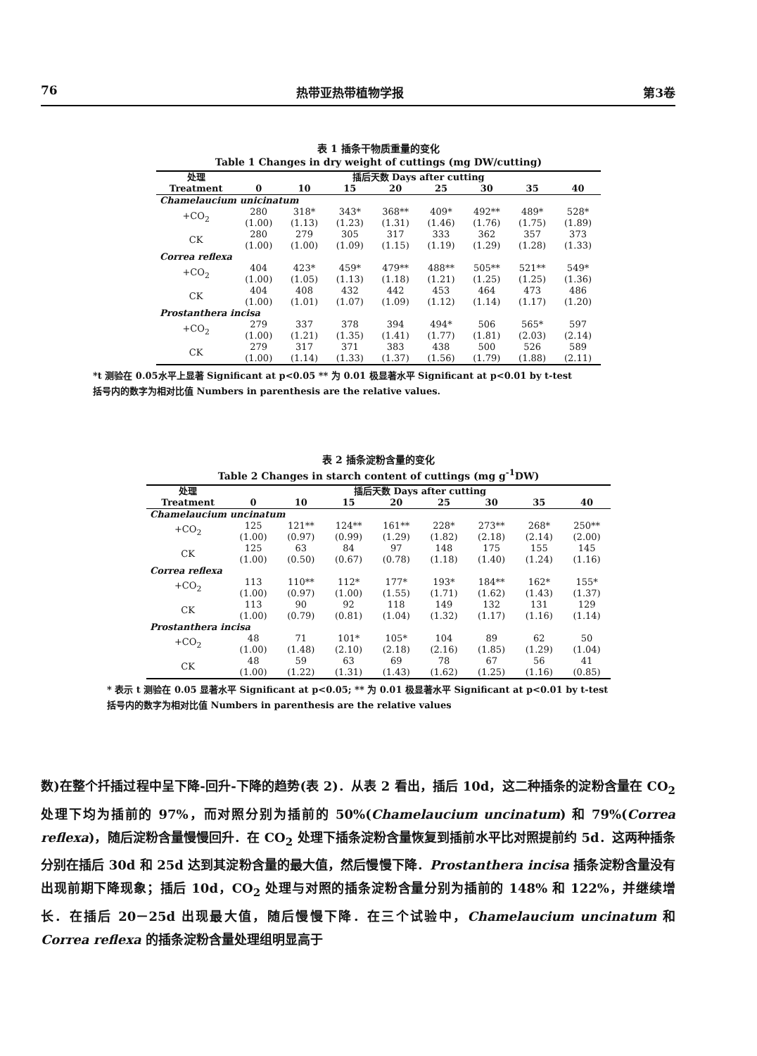76 热带亚热带植物学报 第3卷
表 1 插条干物质重量的变化
Table 1 Changes in dry weight of cuttings (mg DW/cutting)
| 处理 Treatment | 插后天数 Days after cutting | | | | | | | |
| --- | --- | --- | --- | --- | --- | --- | --- | --- |
| | 0 | 10 | 15 | 20 | 25 | 30 | 35 | 40 |
| Chamelaucium unicinatum | | | | | | | | |
| +CO<sub>2</sub> | 280 (1.00) | 318* (1.13) | 343* (1.23) | 368** (1.31) | 409* (1.46) | 492** (1.76) | 489* (1.75) | 528* (1.89) |
| CK | 280 (1.00) | 279 (1.00) | 305 (1.09) | 317 (1.15) | 333 (1.19) | 362 (1.29) | 357 (1.28) | 373 (1.33) |
| Correa reflexa | | | | | | | | |
| +CO<sub>2</sub> | 404 (1.00) | 423* (1.05) | 459* (1.13) | 479** (1.18) | 488** (1.21) | 505** (1.25) | 521** (1.25) | 549* (1.36) |
| CK | 404 (1.00) | 408 (1.01) | 432 (1.07) | 442 (1.09) | 453 (1.12) | 464 (1.14) | 473 (1.17) | 486 (1.20) |
| Prostanthera incisa | | | | | | | | |
| +CO<sub>2</sub> | 279 (1.00) | 337 (1.21) | 378 (1.35) | 394 (1.41) | 494* (1.77) | 506 (1.81) | 565* (2.03) | 597 (2.14) |
| CK | 279 (1.00) | 317 (1.14) | 371 (1.33) | 383 (1.37) | 438 (1.56) | 500 (1.79) | 526 (1.88) | 589 (2.11) |
*t 测验在 0.05水平上显著 Significant at p<0.05 ** 为 0.01 极显著水平 Significant at p<0.01 by t-test
括号内的数字为相对比值 Numbers in parenthesis are the relative values.
表 2 插条淀粉含量的变化
Table 2 Changes in starch content of cuttings (mg g<sup>-1</sup>DW)
| 处理 Treatment | 插后天数 Days after cutting | | | | | | | |
| --- | --- | --- | --- | --- | --- | --- | --- | --- |
| | 0 | 10 | 15 | 20 | 25 | 30 | 35 | 40 |
| Chamelaucium uncinatum | | | | | | | | |
| +CO<sub>2</sub> | 125 (1.00) | 121** (0.97) | 124** (0.99) | 161** (1.29) | 228* (1.82) | 273** (2.18) | 268* (2.14) | 250** (2.00) |
| CK | 125 (1.00) | 63 (0.50) | 84 (0.67) | 97 (0.78) | 148 (1.18) | 175 (1.40) | 155 (1.24) | 145 (1.16) |
| Correa reflexa | | | | | | | | |
| +CO<sub>2</sub> | 113 (1.00) | 110** (0.97) | 112* (1.00) | 177* (1.55) | 193* (1.71) | 184** (1.62) | 162* (1.43) | 155* (1.37) |
| CK | 113 (1.00) | 90 (0.79) | 92 (0.81) | 118 (1.04) | 149 (1.32) | 132 (1.17) | 131 (1.16) | 129 (1.14) |
| Prostanthera incisa | | | | | | | | |
| +CO<sub>2</sub> | 48 (1.00) | 71 (1.48) | 101* (2.10) | 105* (2.18) | 104 (2.16) | 89 (1.85) | 62 (1.29) | 50 (1.04) |
| CK | 48 (1.00) | 59 (1.22) | 63 (1.31) | 69 (1.43) | 78 (1.62) | 67 (1.25) | 56 (1.16) | 41 (0.85) |
* 表示 t 测验在 0.05 显著水平 Significant at p<0.05; ** 为 0.01 极显著水平 Significant at p<0.01 by t-test
括号内的数字为相对比值 Numbers in parenthesis are the relative values
数)在整个扦插过程中呈下降-回升-下降的趋势(表 2)．从表 2 看出，插后 10d，这二种插条的淀粉含量在 CO<sub>2</sub> 处理下均为插前的 97%，而对照分别为插前的 50%(Chamelaucium uncinatum) 和 79%(Correa reflexa)，随后淀粉含量慢慢回升．在 CO<sub>2</sub> 处理下插条淀粉含量恢复到插前水平比对照提前约 5d．这两种插条分别在插后 30d 和 25d 达到其淀粉含量的最大值，然后慢慢下降．Prostanthera incisa 插条淀粉含量没有出现前期下降现象；插后 10d，CO<sub>2</sub> 处理与对照的插条淀粉含量分别为插前的 148% 和 122%，并继续增长．在插后 20－25d 出现最大值，随后慢慢下降．在三个试验中，Chamelaucium uncinatum 和 Correa reflexa 的插条淀粉含量处理组明显高于